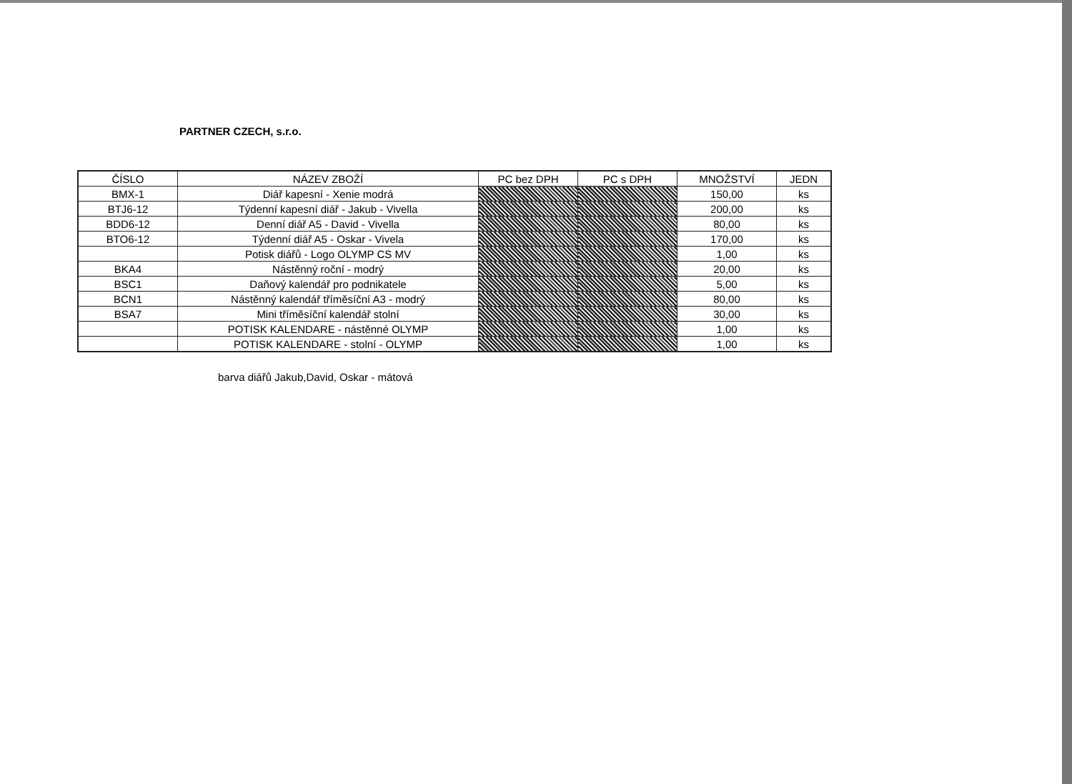PARTNER CZECH, s.r.o.
| ČÍSLO | NÁZEV ZBOŽÍ | PC bez DPH | PC s DPH | MNOŽSTVÍ | JEDN |
| --- | --- | --- | --- | --- | --- |
| BMX-1 | Diář kapesní - Xenie modrá | | | 150,00 | ks |
| BTJ6-12 | Týdenní kapesní diář - Jakub - Vivella | | | 200,00 | ks |
| BDD6-12 | Denní diář A5 - David - Vivella | | | 80,00 | ks |
| BTO6-12 | Týdenní diář A5 - Oskar - Vivela | | | 170,00 | ks |
| | Potisk diářů - Logo OLYMP CS MV | | | 1,00 | ks |
| BKA4 | Nástěnný roční - modrý | | | 20,00 | ks |
| BSC1 | Daňový kalendář pro podnikatele | | | 5,00 | ks |
| BCN1 | Nástěnný kalendář tříměsíční A3 - modrý | | | 80,00 | ks |
| BSA7 | Mini tříměsíční kalendář stolní | | | 30,00 | ks |
| | POTISK KALENDARE - nástěnné OLYMP | | | 1,00 | ks |
| | POTISK KALENDARE - stolní - OLYMP | | | 1,00 | ks |
barva diářů Jakub,David, Oskar - mátová